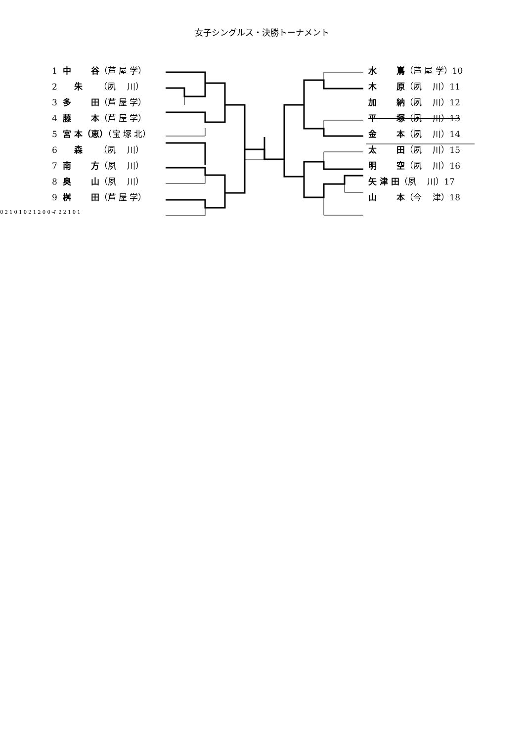女子シングルス・決勝トーナメント
1 中　　 谷（芦 屋 学）
2 　 朱　 （夙　 川）
3 多　　 田（芦 屋 学）
4 藤　　 本（芦 屋 学）
5 宮 本（恵）（宝 塚 北）
6 　 森　 （夙　 川）
7 南　　 方（夙　 川）
8 奥　　 山（夙　 川）
9 桝　　 田（芦 屋 学）
水　　 嶌（芦 屋 学）10
木　　 原（夙　 川）11
加　　 納（夙　 川）12
平　　 塚（夙　 川）13
金　　 本（夙　 川）14
太　　 田（夙　 川）15
明　　 空（夙　 川）16
矢 津 田（夙　 川）17
山　　 本（今　 津）18
0 2 1 0 1 0 2 1 2 0 0 キ 2 2 1 0 1